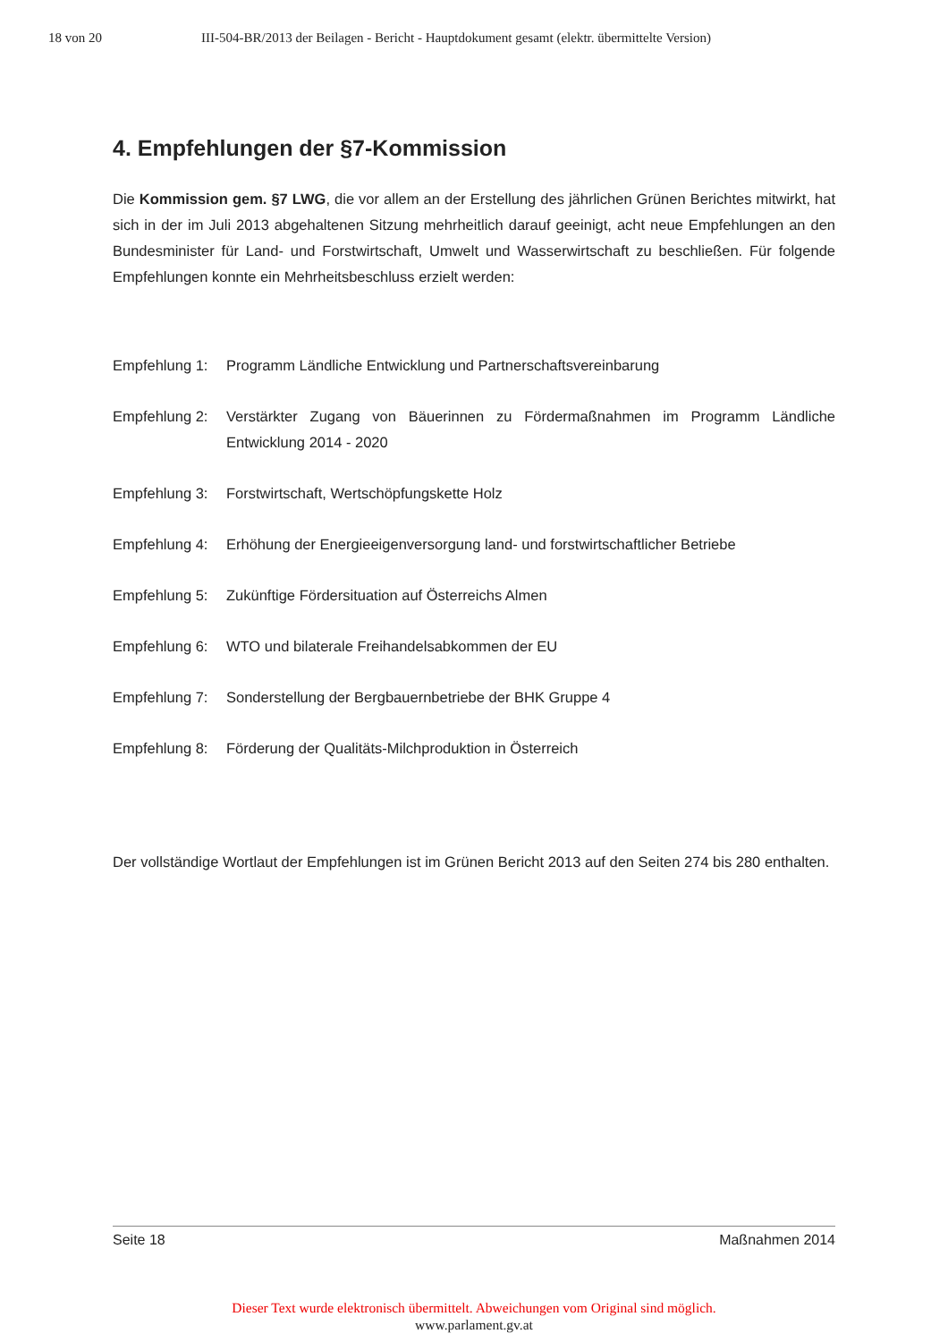18 von 20 III-504-BR/2013 der Beilagen - Bericht - Hauptdokument gesamt (elektr. übermittelte Version)
4. Empfehlungen der §7-Kommission
Die Kommission gem. §7 LWG, die vor allem an der Erstellung des jährlichen Grünen Berichtes mitwirkt, hat sich in der im Juli 2013 abgehaltenen Sitzung mehrheitlich darauf geeinigt, acht neue Empfehlungen an den Bundesminister für Land- und Forstwirtschaft, Umwelt und Wasserwirtschaft zu beschließen. Für folgende Empfehlungen konnte ein Mehrheitsbeschluss erzielt werden:
Empfehlung 1: Programm Ländliche Entwicklung und Partnerschaftsvereinbarung
Empfehlung 2: Verstärkter Zugang von Bäuerinnen zu Fördermaßnahmen im Programm Ländliche Entwicklung 2014 - 2020
Empfehlung 3: Forstwirtschaft, Wertschöpfungskette Holz
Empfehlung 4: Erhöhung der Energieeigenversorgung land- und forstwirtschaftlicher Betriebe
Empfehlung 5: Zukünftige Fördersituation auf Österreichs Almen
Empfehlung 6: WTO und bilaterale Freihandelsabkommen der EU
Empfehlung 7: Sonderstellung der Bergbauernbetriebe der BHK Gruppe 4
Empfehlung 8: Förderung der Qualitäts-Milchproduktion in Österreich
Der vollständige Wortlaut der Empfehlungen ist im Grünen Bericht 2013 auf den Seiten 274 bis 280 enthalten.
Seite 18 Maßnahmen 2014
Dieser Text wurde elektronisch übermittelt. Abweichungen vom Original sind möglich.
www.parlament.gv.at